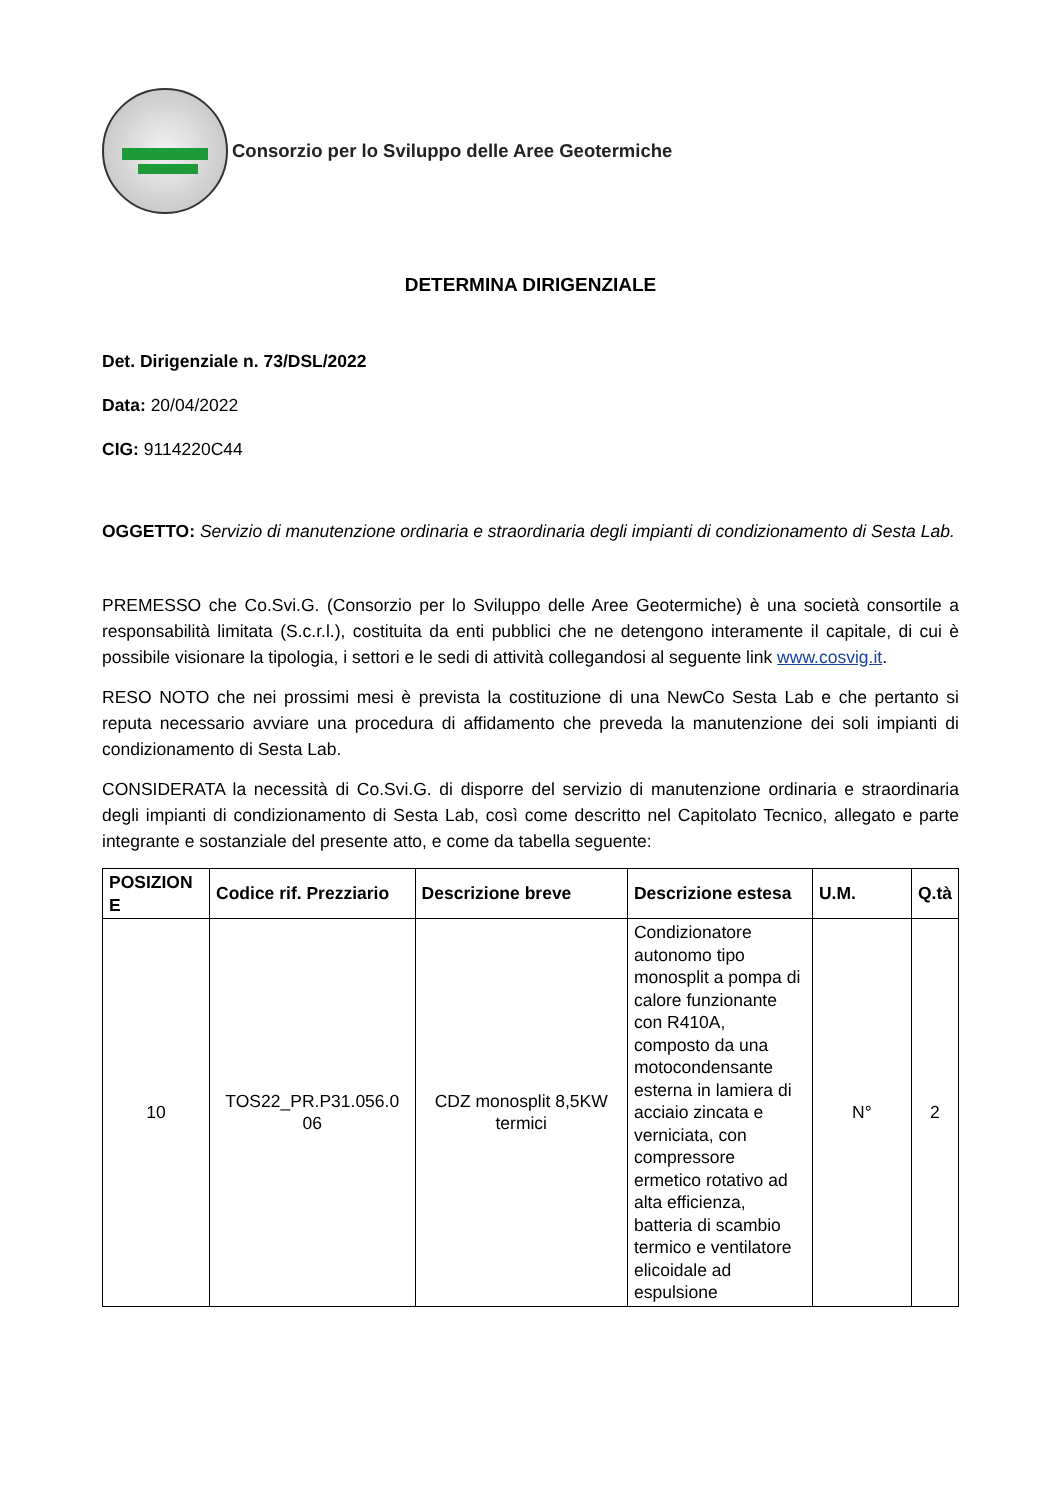Consorzio per lo Sviluppo delle Aree Geotermiche
DETERMINA DIRIGENZIALE
Det. Dirigenziale n. 73/DSL/2022
Data: 20/04/2022
CIG: 9114220C44
OGGETTO: Servizio di manutenzione ordinaria e straordinaria degli impianti di condizionamento di Sesta Lab.
PREMESSO che Co.Svi.G. (Consorzio per lo Sviluppo delle Aree Geotermiche) è una società consortile a responsabilità limitata (S.c.r.l.), costituita da enti pubblici che ne detengono interamente il capitale, di cui è possibile visionare la tipologia, i settori e le sedi di attività collegandosi al seguente link www.cosvig.it.
RESO NOTO che nei prossimi mesi è prevista la costituzione di una NewCo Sesta Lab e che pertanto si reputa necessario avviare una procedura di affidamento che preveda la manutenzione dei soli impianti di condizionamento di Sesta Lab.
CONSIDERATA la necessità di Co.Svi.G. di disporre del servizio di manutenzione ordinaria e straordinaria degli impianti di condizionamento di Sesta Lab, così come descritto nel Capitolato Tecnico, allegato e parte integrante e sostanziale del presente atto, e come da tabella seguente:
| POSIZION E | Codice rif. Prezziario | Descrizione breve | Descrizione estesa | U.M. | Q.tà |
| --- | --- | --- | --- | --- | --- |
| 10 | TOS22_PR.P31.056.0 06 | CDZ monosplit 8,5KW termici | Condizionatore autonomo tipo monosplit a pompa di calore funzionante con R410A, composto da una motocondensante esterna in lamiera di acciaio zincata e verniciata, con compressore ermetico rotativo ad alta efficienza, batteria di scambio termico e ventilatore elicoidale ad espulsione | N° | 2 |